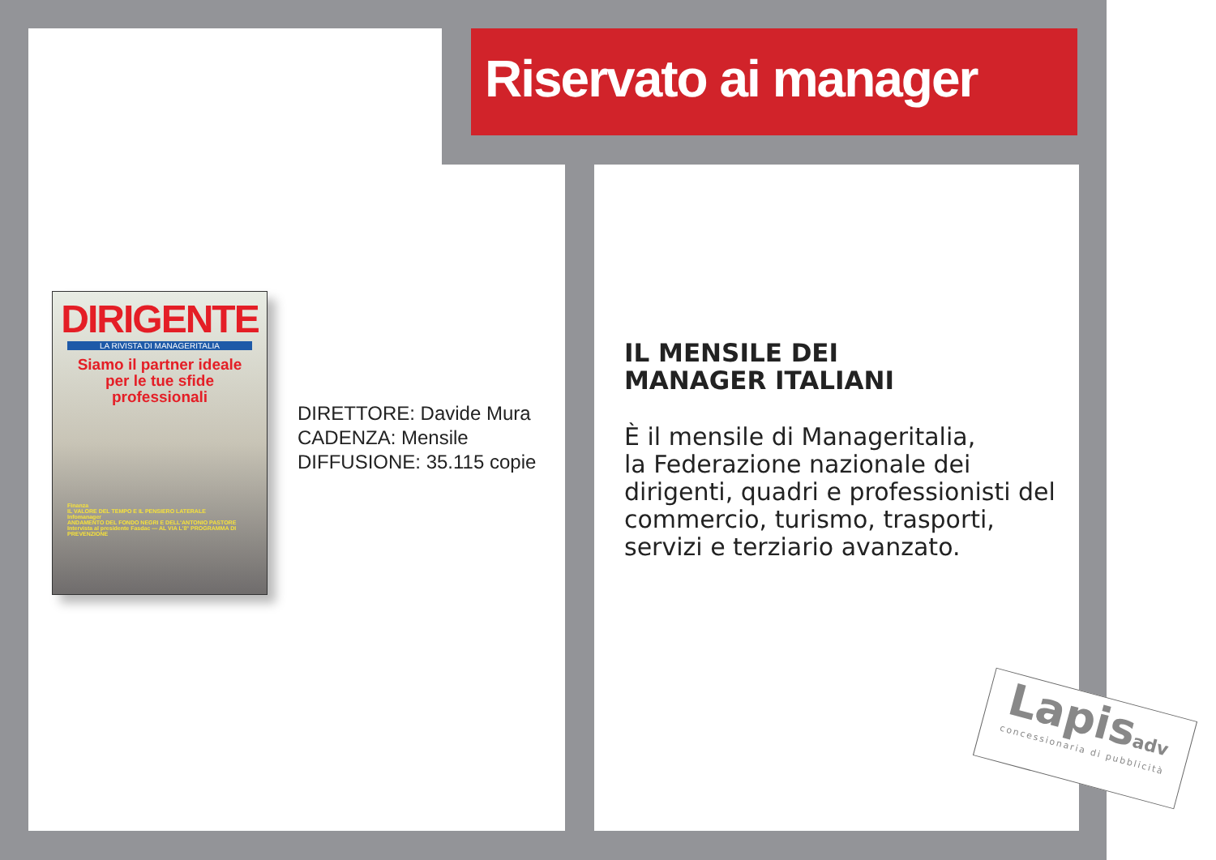Riservato ai manager
DIRIGENTE
LA RIVISTA DI MANAGERITALIA
Siamo il partner ideale
per le tue sfide
professionali
Finanza
IL VALORE DEL TEMPO E IL PENSIERO LATERALE
Infomanager
ANDAMENTO DEL FONDO NEGRI E DELL'ANTONIO PASTORE
Intervista al presidente Fasdac — AL VIA L'8° PROGRAMMA DI PREVENZIONE
DIRETTORE: Davide Mura
CADENZA: Mensile
DIFFUSIONE: 35.115 copie
IL MENSILE DEI
MANAGER ITALIANI
È il mensile di Manageritalia,
la Federazione nazionale dei dirigenti, quadri e professionisti del commercio, turismo, trasporti, servizi e terziario avanzato.
Lapisadv
concessionaria di pubblicità